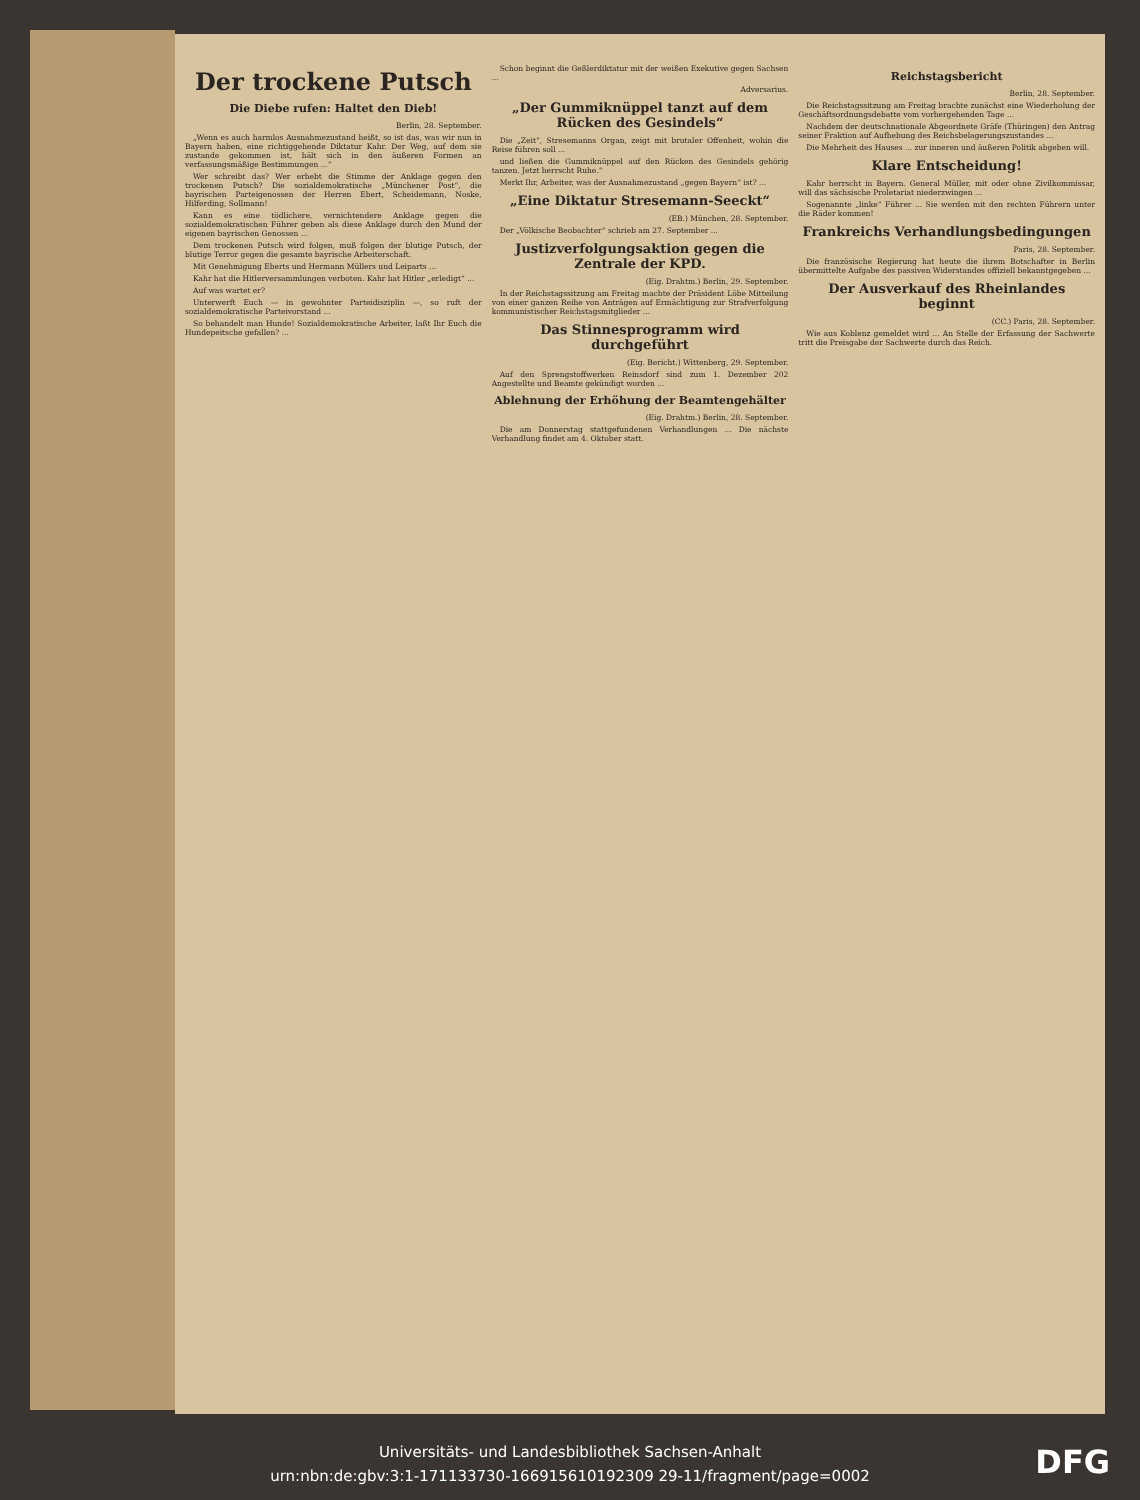Der trockene Putsch
Die Diebe rufen: Haltet den Dieb!
Berlin, 28. September.
„Wenn es auch harmlos Ausnahmezustand heißt, so ist das, was wir nun in Bayern haben, eine richtiggehende Diktatur Kahr. Der Weg, auf dem sie zustande gekommen ist, hält sich in den äußeren Formen an verfassungsmäßige Bestimmungen ...“
Wer schreibt das? Wer erhebt die Stimme der Anklage gegen den trockenen Putsch? Die sozialdemokratische „Münchener Post“, die bayrischen Parteigenossen der Herren Ebert, Scheidemann, Noske, Hilferding, Sollmann!
Kann es eine tödlichere, vernichtendere Anklage gegen die sozialdemokratischen Führer geben als diese Anklage durch den Mund der eigenen bayrischen Genossen ...
Dem trockenen Putsch wird folgen, muß folgen der blutige Putsch, der blutige Terror gegen die gesamte bayrische Arbeiterschaft.
Mit Genehmigung Eberts und Hermann Müllers und Leiparts ...
Kahr hat die Hitlerversammlungen verboten. Kahr hat Hitler „erledigt“ ...
Auf was wartet er?
Unterwerft Euch — in gewohnter Parteidisziplin —, so ruft der sozialdemokratische Parteivorstand ...
So behandelt man Hunde! Sozialdemokratische Arbeiter, laßt Ihr Euch die Hundepeitsche gefallen? ...
Schon beginnt die Geßlerdiktatur mit der weißen Exekutive gegen Sachsen ...
Adversarius.
„Der Gummiknüppel tanzt auf dem Rücken des Gesindels“
Die „Zeit“, Stresemanns Organ, zeigt mit brutaler Offenheit, wohin die Reise führen soll ...
und ließen die Gummiknüppel auf den Rücken des Gesindels gehörig tanzen. Jetzt herrscht Ruhe.“
Merkt Ihr, Arbeiter, was der Ausnahmezustand „gegen Bayern“ ist? ...
„Eine Diktatur Stresemann-Seeckt“
(EB.) München, 28. September.
Der „Völkische Beobachter“ schrieb am 27. September ...
Justizverfolgungsaktion gegen die Zentrale der KPD.
(Eig. Drahtm.) Berlin, 29. September.
In der Reichstagssitzung am Freitag machte der Präsident Löbe Mitteilung von einer ganzen Reihe von Anträgen auf Ermächtigung zur Strafverfolgung kommunistischer Reichstagsmitglieder ...
Das Stinnesprogramm wird durchgeführt
(Eig. Bericht.) Wittenberg, 29. September.
Auf den Sprengstoffwerken Reinsdorf sind zum 1. Dezember 202 Angestellte und Beamte gekündigt worden ...
Ablehnung der Erhöhung der Beamtengehälter
(Eig. Drahtm.) Berlin, 28. September.
Die am Donnerstag stattgefundenen Verhandlungen ... Die nächste Verhandlung findet am 4. Oktober statt.
Reichstagsbericht
Berlin, 28. September.
Die Reichstagssitzung am Freitag brachte zunächst eine Wiederholung der Geschäftsordnungsdebatte vom vorhergehenden Tage ...
Nachdem der deutschnationale Abgeordnete Gräfe (Thüringen) den Antrag seiner Fraktion auf Aufhebung des Reichsbelagerungszustandes ...
Die Mehrheit des Hauses ... zur inneren und äußeren Politik abgeben will.
Klare Entscheidung!
Kahr herrscht in Bayern. General Müller, mit oder ohne Zivilkommissar, will das sächsische Proletariat niederzwingen ...
Sogenannte „linke“ Führer ... Sie werden mit den rechten Führern unter die Räder kommen!
Frankreichs Verhandlungsbedingungen
Paris, 28. September.
Die französische Regierung hat heute die ihrem Botschafter in Berlin übermittelte Aufgabe des passiven Widerstandes offiziell bekanntgegeben ...
Der Ausverkauf des Rheinlandes beginnt
(CC.) Paris, 28. September.
Wie aus Koblenz gemeldet wird ... An Stelle der Erfassung der Sachwerte tritt die Preisgabe der Sachwerte durch das Reich.
Universitäts- und Landesbibliothek Sachsen-Anhalt
urn:nbn:de:gbv:3:1-171133730-166915610192309 29-11/fragment/page=0002
DFG